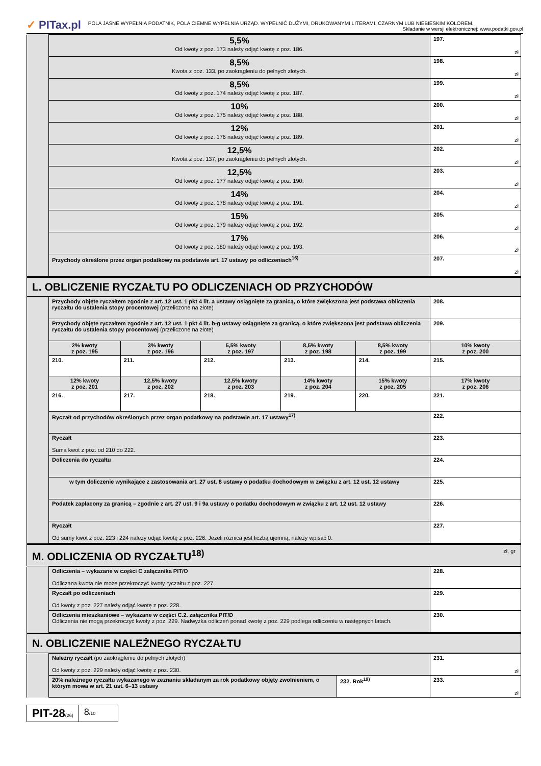✓ PITax.pl
POLA JASNE WYPEŁNIA PODATNIK, POLA CIEMNE WYPEŁNIA URZĄD. WYPEŁNIĆ DUŻYMI, DRUKOWANYMI LITERAMI, CZARNYM LUB NIEBIESKIM KOLOREM.
Składanie w wersji elektronicznej: www.podatki.gov.pl
| | 5,5% Od kwoty z poz. 173 należy odjąć kwotę z poz. 186. | 197. zł |
| | 8,5% Kwota z poz. 133, po zaokrągleniu do pełnych złotych. | 198. zł |
| | 8,5% Od kwoty z poz. 174 należy odjąć kwotę z poz. 187. | 199. zł |
| | 10% Od kwoty z poz. 175 należy odjąć kwotę z poz. 188. | 200. zł |
| | 12% Od kwoty z poz. 176 należy odjąć kwotę z poz. 189. | 201. zł |
| | 12,5% Kwota z poz. 137, po zaokrągleniu do pełnych złotych. | 202. zł |
| | 12,5% Od kwoty z poz. 177 należy odjąć kwotę z poz. 190. | 203. zł |
| | 14% Od kwoty z poz. 178 należy odjąć kwotę z poz. 191. | 204. zł |
| | 15% Od kwoty z poz. 179 należy odjąć kwotę z poz. 192. | 205. zł |
| | 17% Od kwoty z poz. 180 należy odjąć kwotę z poz. 193. | 206. zł |
| | Przychody określone przez organ podatkowy na podstawie art. 17 ustawy po odliczeniach<sup>16)</sup> | 207. zł |
| L. OBLICZENIE RYCZAŁTU PO ODLICZENIACH OD PRZYCHODÓW |
| | Przychody objęte ryczałtem zgodnie z art. 12 ust. 1 pkt 4 lit. a ustawy osiągnięte za granicą, o które zwiększona jest podstawa obliczenia ryczałtu do ustalenia stopy procentowej (przeliczone na złote) | | | | | 208. |
| | Przychody objęte ryczałtem zgodnie z art. 12 ust. 1 pkt 4 lit. b-g ustawy osiągnięte za granicą, o które zwiększona jest podstawa obliczenia ryczałtu do ustalenia stopy procentowej (przeliczone na złote) | | | | | 209. |
| | 2% kwoty z poz. 195 | 3% kwoty z poz. 196 | 5,5% kwoty z poz. 197 | 8,5% kwoty z poz. 198 | 8,5% kwoty z poz. 199 | 10% kwoty z poz. 200 |
| | 210. | 211. | 212. | 213. | 214. | 215. |
| | 12% kwoty z poz. 201 | 12,5% kwoty z poz. 202 | 12,5% kwoty z poz. 203 | 14% kwoty z poz. 204 | 15% kwoty z poz. 205 | 17% kwoty z poz. 206 |
| | 216. | 217. | 218. | 219. | 220. | 221. |
| | Ryczałt od przychodów określonych przez organ podatkowy na podstawie art. 17 ustawy<sup>17)</sup> | | | | | 222. |
| | Ryczałt Suma kwot z poz. od 210 do 222. | | | | | 223. |
| | Doliczenia do ryczałtu | | | | | 224. |
| | w tym doliczenie wynikające z zastosowania art. 27 ust. 8 ustawy o podatku dochodowym w związku z art. 12 ust. 12 ustawy | | | | | 225. |
| | Podatek zapłacony za granicą – zgodnie z art. 27 ust. 9 i 9a ustawy o podatku dochodowym w związku z art. 12 ust. 12 ustawy | | | | | 226. |
| | Ryczałt Od sumy kwot z poz. 223 i 224 należy odjąć kwotę z poz. 226. Jeżeli różnica jest liczbą ujemną, należy wpisać 0. | | | | | 227. |
| M. ODLICZENIA OD RYCZAŁTU<sup>18)</sup> zł, gr |
| | Odliczenia – wykazane w części C załącznika PIT/O Odliczana kwota nie może przekroczyć kwoty ryczałtu z poz. 227. | 228. |
| | Ryczałt po odliczeniach Od kwoty z poz. 227 należy odjąć kwotę z poz. 228. | 229. |
| | Odliczenia mieszkaniowe – wykazane w części C.2. załącznika PIT/D Odliczenia nie mogą przekroczyć kwoty z poz. 229. Nadwyżka odliczeń ponad kwotę z poz. 229 podlega odliczeniu w następnych latach. | 230. |
| N. OBLICZENIE NALEŻNEGO RYCZAŁTU |
| | Należny ryczałt (po zaokrągleniu do pełnych złotych) Od kwoty z poz. 229 należy odjąć kwotę z poz. 230. | | 231. zł |
| | 20% należnego ryczałtu wykazanego w zeznaniu składanym za rok podatkowy objęty zwolnieniem, o którym mowa w art. 21 ust. 6–13 ustawy | 232. Rok<sup>19)</sup> | 233. zł |
PIT-28(26)
8/10